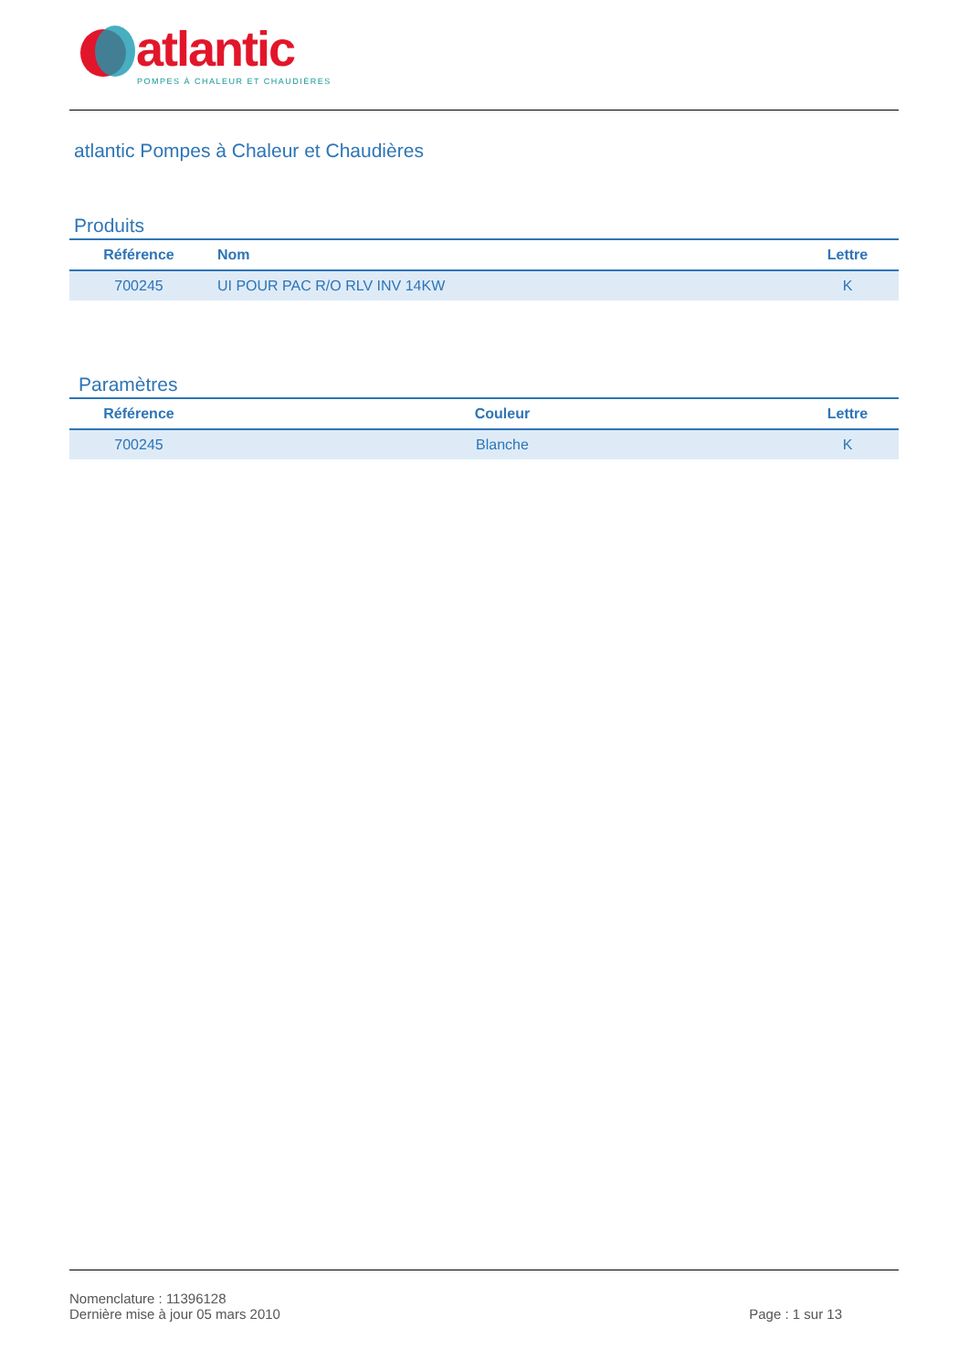atlantic
POMPES À CHALEUR ET CHAUDIÈRES
atlantic Pompes à Chaleur et Chaudières
Produits
| Référence | Nom | Lettre |
| --- | --- | --- |
| 700245 | UI POUR PAC R/O RLV INV 14KW | K |
Paramètres
| Référence | Couleur | Lettre |
| --- | --- | --- |
| 700245 | Blanche | K |
Nomenclature : 11396128
Dernière mise à jour 05 mars 2010 Page : 1 sur 13